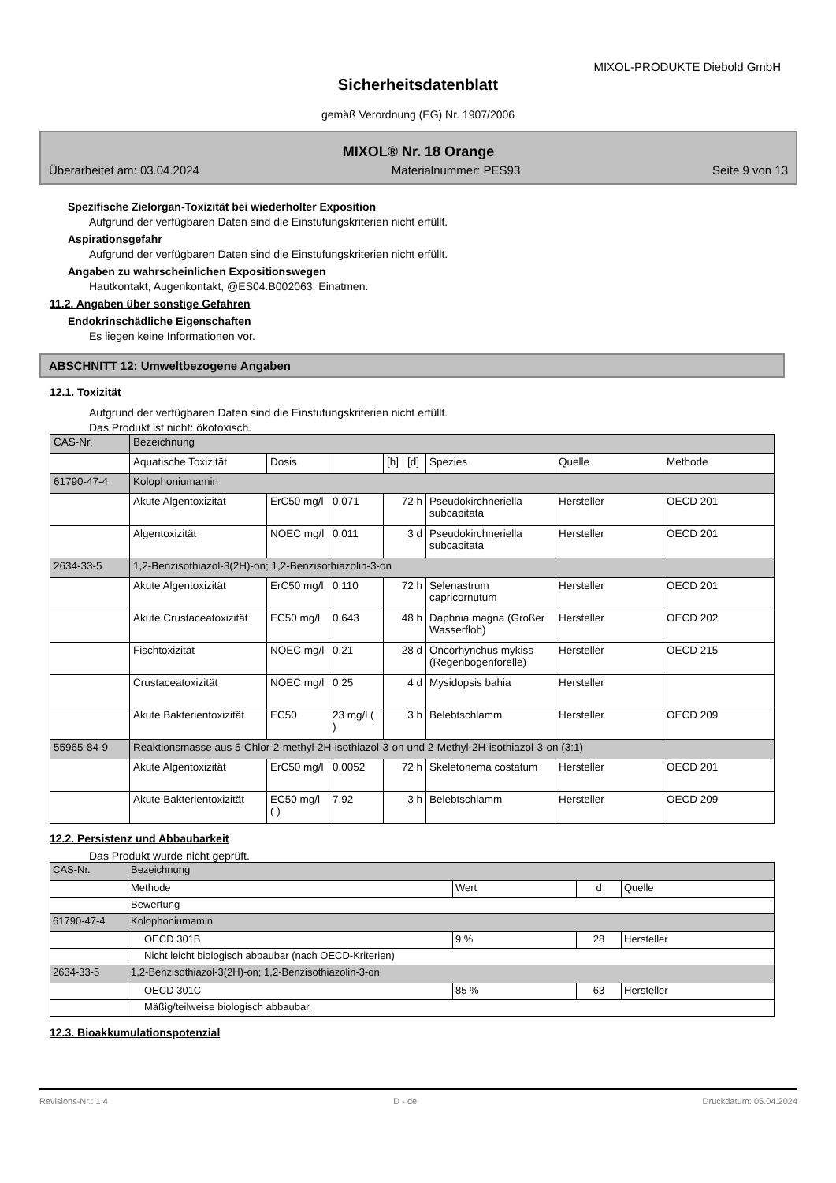MIXOL-PRODUKTE Diebold GmbH
Sicherheitsdatenblatt
gemäß Verordnung (EG) Nr. 1907/2006
MIXOL® Nr. 18 Orange
Überarbeitet am: 03.04.2024 Materialnummer: PES93 Seite 9 von 13
Spezifische Zielorgan-Toxizität bei wiederholter Exposition
Aufgrund der verfügbaren Daten sind die Einstufungskriterien nicht erfüllt.
Aspirationsgefahr
Aufgrund der verfügbaren Daten sind die Einstufungskriterien nicht erfüllt.
Angaben zu wahrscheinlichen Expositionswegen
Hautkontakt, Augenkontakt, @ES04.B002063, Einatmen.
11.2. Angaben über sonstige Gefahren
Endokrinschädliche Eigenschaften
Es liegen keine Informationen vor.
ABSCHNITT 12: Umweltbezogene Angaben
12.1. Toxizität
Aufgrund der verfügbaren Daten sind die Einstufungskriterien nicht erfüllt.
Das Produkt ist nicht: ökotoxisch.
| CAS-Nr. | Bezeichnung | | | | | | |
| | Aquatische Toxizität | Dosis | | [h] / [d] | Spezies | Quelle | Methode |
| 61790-47-4 | Kolophoniumamin | | | | | | |
| | Akute Algentoxizität | ErC50 mg/l | 0,071 | 72 h | Pseudokirchneriella subcapitata | Hersteller | OECD 201 |
| | Algentoxizität | NOEC mg/l | 0,011 | 3 d | Pseudokirchneriella subcapitata | Hersteller | OECD 201 |
| 2634-33-5 | 1,2-Benzisothiazol-3(2H)-on; 1,2-Benzisothiazolin-3-on | | | | | | |
| | Akute Algentoxizität | ErC50 mg/l | 0,110 | 72 h | Selenastrum capricornutum | Hersteller | OECD 201 |
| | Akute Crustaceatoxizität | EC50 mg/l | 0,643 | 48 h | Daphnia magna (Großer Wasserfloh) | Hersteller | OECD 202 |
| | Fischtoxizität | NOEC mg/l | 0,21 | 28 d | Oncorhynchus mykiss (Regenbogenforelle) | Hersteller | OECD 215 |
| | Crustaceatoxizität | NOEC mg/l | 0,25 | 4 d | Mysidopsis bahia | Hersteller | |
| | Akute Bakterientoxizität | EC50 | 23 mg/l ( ) | 3 h | Belebtschlamm | Hersteller | OECD 209 |
| 55965-84-9 | Reaktionsmasse aus 5-Chlor-2-methyl-2H-isothiazol-3-on und 2-Methyl-2H-isothiazol-3-on (3:1) | | | | | | |
| | Akute Algentoxizität | ErC50 mg/l | 0,0052 | 72 h | Skeletonema costatum | Hersteller | OECD 201 |
| | Akute Bakterientoxizität | EC50 mg/l ( ) | 7,92 | 3 h | Belebtschlamm | Hersteller | OECD 209 |
12.2. Persistenz und Abbaubarkeit
Das Produkt wurde nicht geprüft.
| CAS-Nr. | Bezeichnung | | | |
| | Methode | Wert | d | Quelle |
| | Bewertung | | | |
| 61790-47-4 | Kolophoniumamin | | | |
| | OECD 301B | 9 % | 28 | Hersteller |
| | Nicht leicht biologisch abbaubar (nach OECD-Kriterien) | | | |
| 2634-33-5 | 1,2-Benzisothiazol-3(2H)-on; 1,2-Benzisothiazolin-3-on | | | |
| | OECD 301C | 85 % | 63 | Hersteller |
| | Mäßig/teilweise biologisch abbaubar. | | | |
12.3. Bioakkumulationspotenzial
Revisions-Nr.: 1,4 D - de Druckdatum: 05.04.2024